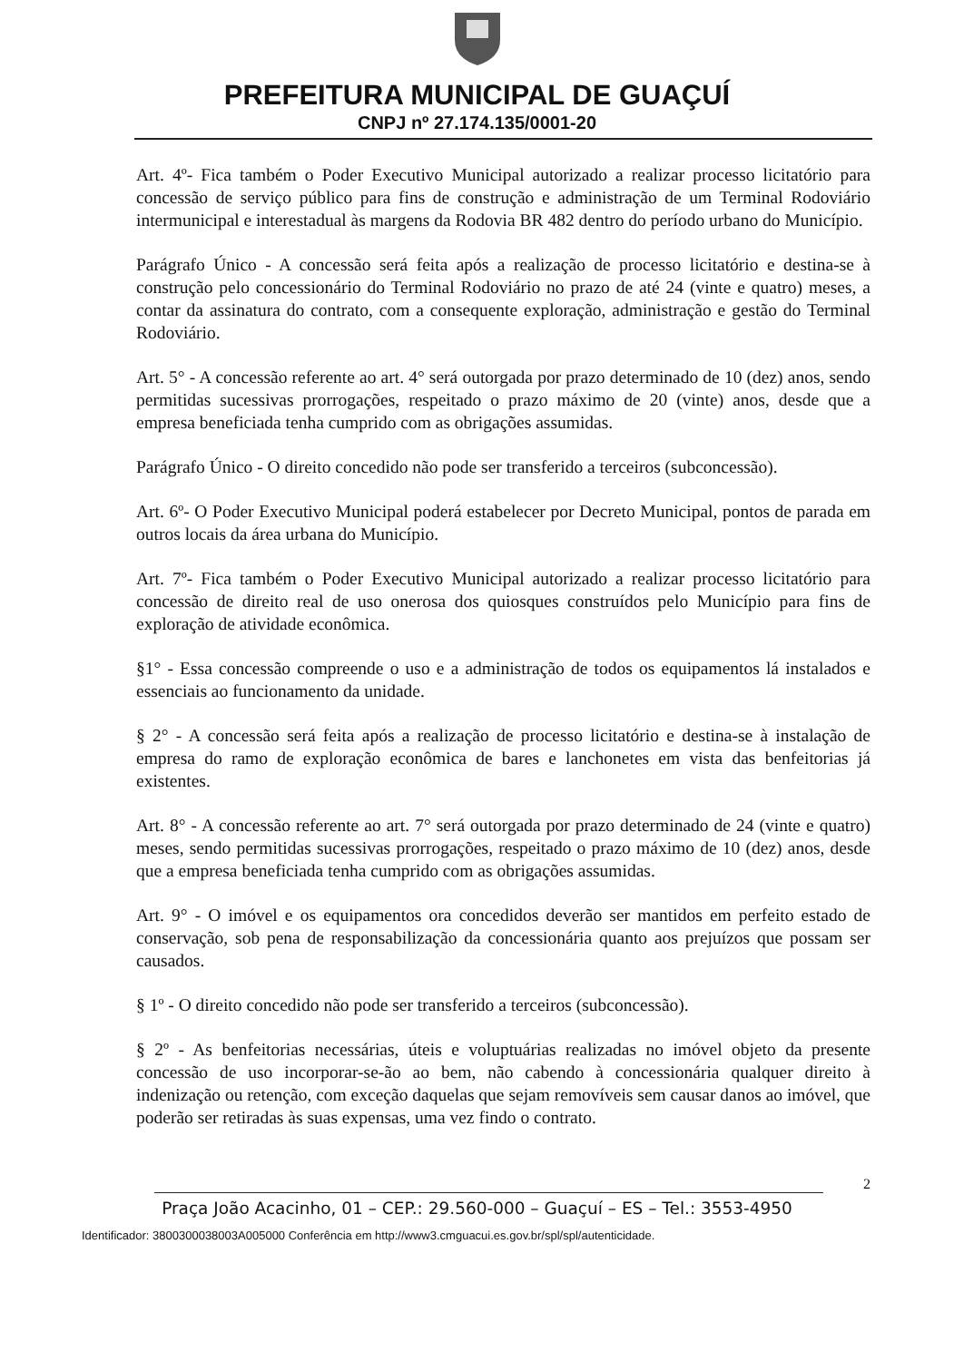PREFEITURA MUNICIPAL DE GUAÇUÍ
CNPJ nº 27.174.135/0001-20
Art. 4º- Fica também o Poder Executivo Municipal autorizado a realizar processo licitatório para concessão de serviço público para fins de construção e administração de um Terminal Rodoviário intermunicipal e interestadual às margens da Rodovia BR 482 dentro do período urbano do Município.
Parágrafo Único - A concessão será feita após a realização de processo licitatório e destina-se à construção pelo concessionário do Terminal Rodoviário no prazo de até 24 (vinte e quatro) meses, a contar da assinatura do contrato, com a consequente exploração, administração e gestão do Terminal Rodoviário.
Art. 5° - A concessão referente ao art. 4° será outorgada por prazo determinado de 10 (dez) anos, sendo permitidas sucessivas prorrogações, respeitado o prazo máximo de 20 (vinte) anos, desde que a empresa beneficiada tenha cumprido com as obrigações assumidas.
Parágrafo Único - O direito concedido não pode ser transferido a terceiros (subconcessão).
Art. 6º- O Poder Executivo Municipal poderá estabelecer por Decreto Municipal, pontos de parada em outros locais da área urbana do Município.
Art. 7º- Fica também o Poder Executivo Municipal autorizado a realizar processo licitatório para concessão de direito real de uso onerosa dos quiosques construídos pelo Município para fins de exploração de atividade econômica.
§1° - Essa concessão compreende o uso e a administração de todos os equipamentos lá instalados e essenciais ao funcionamento da unidade.
§ 2° - A concessão será feita após a realização de processo licitatório e destina-se à instalação de empresa do ramo de exploração econômica de bares e lanchonetes em vista das benfeitorias já existentes.
Art. 8° - A concessão referente ao art. 7° será outorgada por prazo determinado de 24 (vinte e quatro) meses, sendo permitidas sucessivas prorrogações, respeitado o prazo máximo de 10 (dez) anos, desde que a empresa beneficiada tenha cumprido com as obrigações assumidas.
Art. 9° - O imóvel e os equipamentos ora concedidos deverão ser mantidos em perfeito estado de conservação, sob pena de responsabilização da concessionária quanto aos prejuízos que possam ser causados.
§ 1º - O direito concedido não pode ser transferido a terceiros (subconcessão).
§ 2º - As benfeitorias necessárias, úteis e voluptuárias realizadas no imóvel objeto da presente concessão de uso incorporar-se-ão ao bem, não cabendo à concessionária qualquer direito à indenização ou retenção, com exceção daquelas que sejam removíveis sem causar danos ao imóvel, que poderão ser retiradas às suas expensas, uma vez findo o contrato.
2
Praça João Acacinho, 01 – CEP.: 29.560-000 – Guaçuí – ES – Tel.: 3553-4950
Identificador: 3800300038003A005000 Conferência em http://www3.cmguacui.es.gov.br/spl/spl/autenticidade.